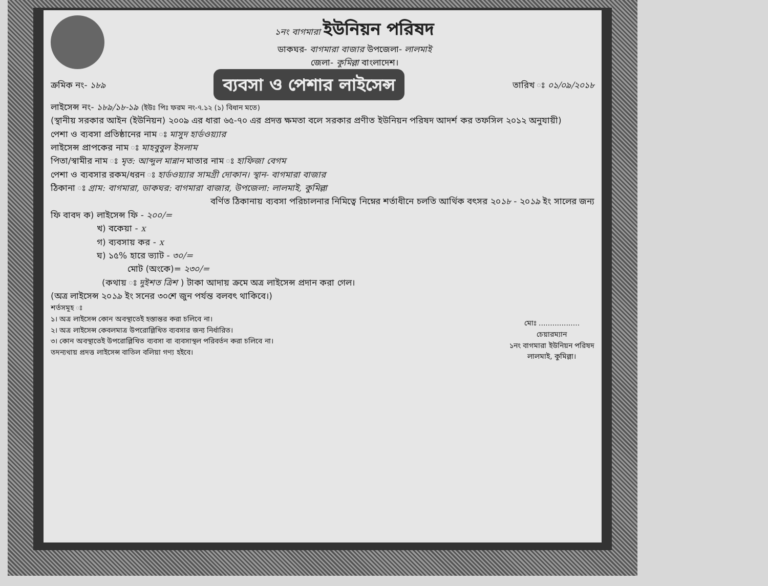১নং বাগমারা ইউনিয়ন পরিষদ
ডাকঘর- বাগমারা বাজার উপজেলা- লালমাই
জেলা- কুমিল্লা বাংলাদেশ।
ক্রমিক নং- ১৮৯ ব্যবসা ও পেশার লাইসেন্স তারিখ ঃ ০১/০৯/২০১৮
লাইসেন্স নং- ১৮৯/১৮-১৯ (ইউঃ পিঃ ফরম নং-৭.১২ (১) বিধান মতে)
(স্থানীয় সরকার আইন (ইউনিয়ন) ২০০৯ এর ধারা ৬৫-৭০ এর প্রদত্ত ক্ষমতা বলে সরকার প্রণীত ইউনিয়ন পরিষদ আদর্শ কর তফসিল ২০১২ অনুযায়ী)
পেশা ও ব্যবসা প্রতিষ্ঠানের নাম ঃ মাসুদ হার্ডওয়্যার
লাইসেন্স প্রাপকের নাম ঃ মাহবুবুল ইসলাম
পিতা/স্বামীর নাম ঃ মৃত: আব্দুল মান্নান মাতার নাম ঃ হাফিজা বেগম
পেশা ও ব্যবসার রকম/ধরন ঃ হার্ডওয়্যার সামগ্রী দোকান। স্থান- বাগমারা বাজার
ঠিকানা ঃ গ্রাম: বাগমারা, ডাকঘর: বাগমারা বাজার, উপজেলা: লালমাই, কুমিল্লা
বর্ণিত ঠিকানায় ব্যবসা পরিচালনার নিমিত্বে নিম্নের শর্তাধীনে চলতি আর্থিক বৎসর ২০১৮ - ২০১৯ ইং সালের জন্য
ফি বাবদ ক) লাইসেন্স ফি - ২০০/=
খ) বকেয়া - x
গ) ব্যবসায় কর - x
ঘ) ১৫% হারে ভ্যাট - ৩০/=
মোট (অংকে)= ২৩০/=
(কথায় ঃ দুইশত ত্রিশ ) টাকা আদায় ক্রমে অত্র লাইসেন্স প্রদান করা গেল।
(অত্র লাইসেন্স ২০১৯ ইং সনের ৩০শে জুন পর্যন্ত বলবৎ থাকিবে।)
শর্তসমূহ ঃ
১। অত্র লাইসেন্স কোন অবস্থাতেই হস্তান্তর করা চলিবে না।
২। অত্র লাইসেন্স কেবলমাত্র উপরোল্লিখিত ব্যবসার জন্য নির্ধারিত।
৩। কোন অবস্থাতেই উপরোল্লিখিত ব্যবসা বা ব্যবসাস্থল পরিবর্তন করা চলিবে না।
তদন্যথায় প্রদত্ত লাইসেন্স বাতিল বলিয়া গণ্য হইবে।
মোঃ ..................
চেয়ারম্যান
১নং বাগমারা ইউনিয়ন পরিষদ
লালমাই, কুমিল্লা।